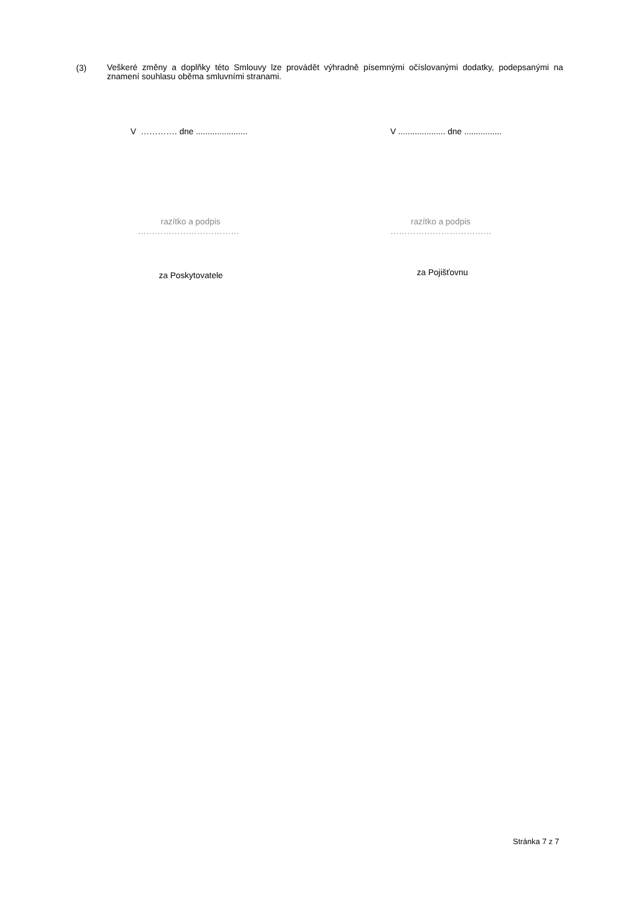(3)
Veškeré změny a doplňky této Smlouvy lze provádět výhradně písemnými očíslovanými dodatky, podepsanými na znamení souhlasu oběma smluvními stranami.
V …………. dne ...................... V .................... dne ................
razítko a podpis
………………………………
razítko a podpis
………………………………
za Poskytovatele
za Pojišťovnu
Stránka 7 z 7